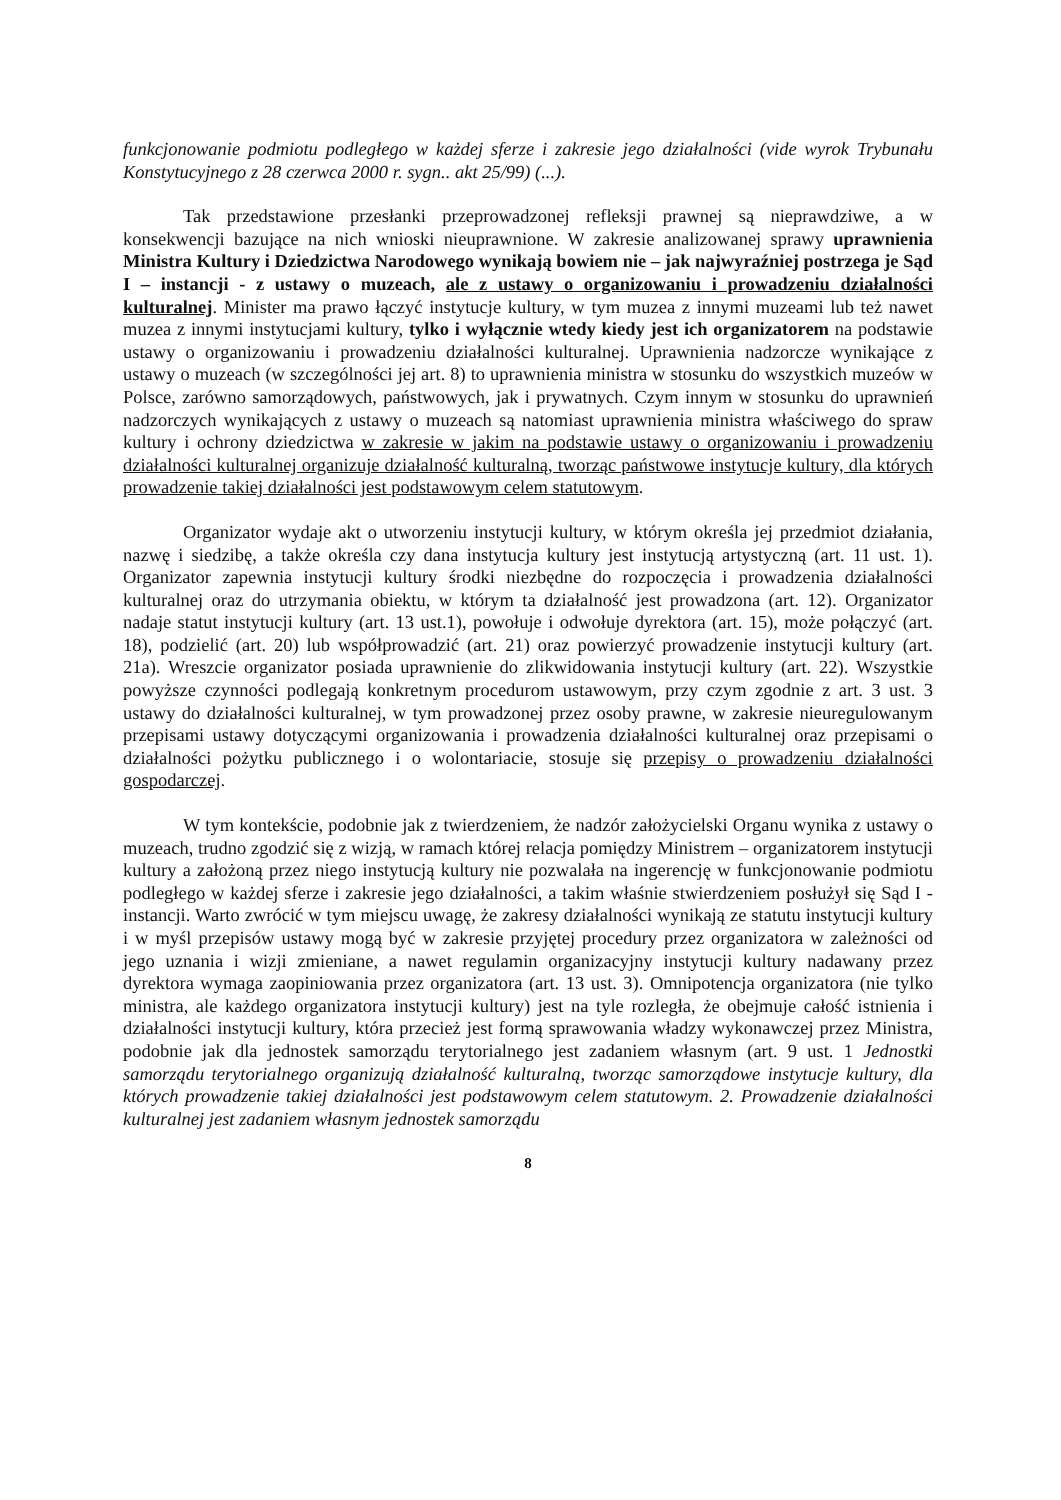funkcjonowanie podmiotu podległego w każdej sferze i zakresie jego działalności (vide wyrok Trybunału Konstytucyjnego z 28 czerwca 2000 r. sygn.. akt 25/99) (...).
Tak przedstawione przesłanki przeprowadzonej refleksji prawnej są nieprawdziwe, a w konsekwencji bazujące na nich wnioski nieuprawnione. W zakresie analizowanej sprawy uprawnienia Ministra Kultury i Dziedzictwa Narodowego wynikają bowiem nie – jak najwyraźniej postrzega je Sąd I – instancji - z ustawy o muzeach, ale z ustawy o organizowaniu i prowadzeniu działalności kulturalnej. Minister ma prawo łączyć instytucje kultury, w tym muzea z innymi muzeami lub też nawet muzea z innymi instytucjami kultury, tylko i wyłącznie wtedy kiedy jest ich organizatorem na podstawie ustawy o organizowaniu i prowadzeniu działalności kulturalnej. Uprawnienia nadzorcze wynikające z ustawy o muzeach (w szczególności jej art. 8) to uprawnienia ministra w stosunku do wszystkich muzeów w Polsce, zarówno samorządowych, państwowych, jak i prywatnych. Czym innym w stosunku do uprawnień nadzorczych wynikających z ustawy o muzeach są natomiast uprawnienia ministra właściwego do spraw kultury i ochrony dziedzictwa w zakresie w jakim na podstawie ustawy o organizowaniu i prowadzeniu działalności kulturalnej organizuje działalność kulturalną, tworząc państwowe instytucje kultury, dla których prowadzenie takiej działalności jest podstawowym celem statutowym.
Organizator wydaje akt o utworzeniu instytucji kultury, w którym określa jej przedmiot działania, nazwę i siedzibę, a także określa czy dana instytucja kultury jest instytucją artystyczną (art. 11 ust. 1). Organizator zapewnia instytucji kultury środki niezbędne do rozpoczęcia i prowadzenia działalności kulturalnej oraz do utrzymania obiektu, w którym ta działalność jest prowadzona (art. 12). Organizator nadaje statut instytucji kultury (art. 13 ust.1), powołuje i odwołuje dyrektora (art. 15), może połączyć (art. 18), podzielić (art. 20) lub współprowadzić (art. 21) oraz powierzyć prowadzenie instytucji kultury (art. 21a). Wreszcie organizator posiada uprawnienie do zlikwidowania instytucji kultury (art. 22). Wszystkie powyższe czynności podlegają konkretnym procedurom ustawowym, przy czym zgodnie z art. 3 ust. 3 ustawy do działalności kulturalnej, w tym prowadzonej przez osoby prawne, w zakresie nieuregulowanym przepisami ustawy dotyczącymi organizowania i prowadzenia działalności kulturalnej oraz przepisami o działalności pożytku publicznego i o wolontariacie, stosuje się przepisy o prowadzeniu działalności gospodarczej.
W tym kontekście, podobnie jak z twierdzeniem, że nadzór założycielski Organu wynika z ustawy o muzeach, trudno zgodzić się z wizją, w ramach której relacja pomiędzy Ministrem – organizatorem instytucji kultury a założoną przez niego instytucją kultury nie pozwalała na ingerencję w funkcjonowanie podmiotu podległego w każdej sferze i zakresie jego działalności, a takim właśnie stwierdzeniem posłużył się Sąd I - instancji. Warto zwrócić w tym miejscu uwagę, że zakresy działalności wynikają ze statutu instytucji kultury i w myśl przepisów ustawy mogą być w zakresie przyjętej procedury przez organizatora w zależności od jego uznania i wizji zmieniane, a nawet regulamin organizacyjny instytucji kultury nadawany przez dyrektora wymaga zaopiniowania przez organizatora (art. 13 ust. 3). Omnipotencja organizatora (nie tylko ministra, ale każdego organizatora instytucji kultury) jest na tyle rozległa, że obejmuje całość istnienia i działalności instytucji kultury, która przecież jest formą sprawowania władzy wykonawczej przez Ministra, podobnie jak dla jednostek samorządu terytorialnego jest zadaniem własnym (art. 9 ust. 1 Jednostki samorządu terytorialnego organizują działalność kulturalną, tworząc samorządowe instytucje kultury, dla których prowadzenie takiej działalności jest podstawowym celem statutowym. 2. Prowadzenie działalności kulturalnej jest zadaniem własnym jednostek samorządu
8